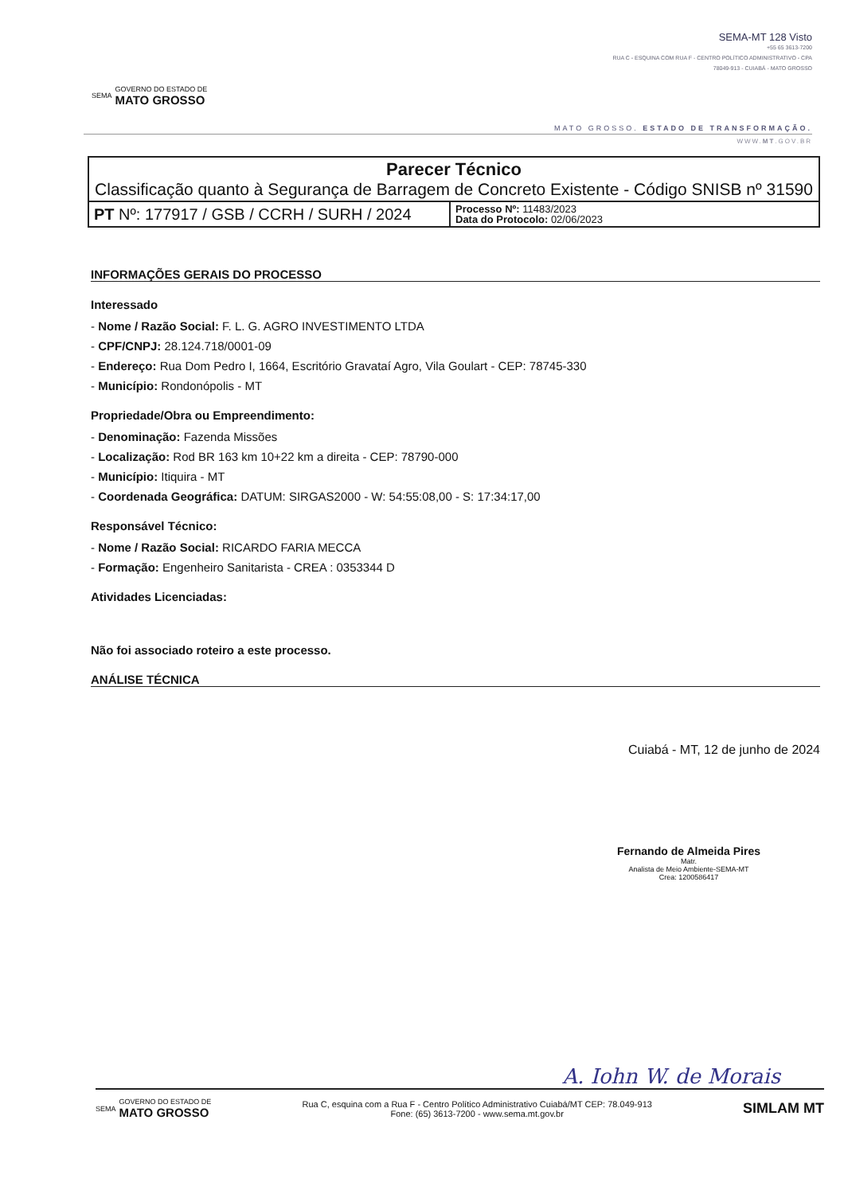SEMA GOVERNO DO ESTADO DE
MATO GROSSO
SEMA-MT 128 Visto
+55 65 3613-7200
RUA C - ESQUINA COM RUA F - CENTRO POLÍTICO ADMINISTRATIVO - CPA
78049-913 - CUIABÁ - MATO GROSSO
MATO GROSSO. ESTADO DE TRANSFORMAÇÃO.
WWW.MT.GOV.BR
| Parecer Técnico Classificação quanto à Segurança de Barragem de Concreto Existente - Código SNISB nº 31590 | |
| PT Nº: 177917 / GSB / CCRH / SURH / 2024 | Processo Nº: 11483/2023 Data do Protocolo: 02/06/2023 |
INFORMAÇÕES GERAIS DO PROCESSO
Interessado
- Nome / Razão Social: F. L. G. AGRO INVESTIMENTO LTDA
- CPF/CNPJ: 28.124.718/0001-09
- Endereço: Rua Dom Pedro I, 1664, Escritório Gravataí Agro, Vila Goulart - CEP: 78745-330
- Município: Rondonópolis - MT
Propriedade/Obra ou Empreendimento:
- Denominação: Fazenda Missões
- Localização: Rod BR 163 km 10+22 km a direita - CEP: 78790-000
- Município: Itiquira - MT
- Coordenada Geográfica: DATUM: SIRGAS2000 - W: 54:55:08,00 - S: 17:34:17,00
Responsável Técnico:
- Nome / Razão Social: RICARDO FARIA MECCA
- Formação: Engenheiro Sanitarista - CREA : 0353344 D
Atividades Licenciadas:
Não foi associado roteiro a este processo.
ANÁLISE TÉCNICA
Cuiabá - MT, 12 de junho de 2024
Fernando de Almeida Pires
Matr.
Analista de Meio Ambiente-SEMA-MT
Crea: 1200586417
A. Iohn W. de Morais
SEMA GOVERNO DO ESTADO DE
MATO GROSSO
Rua C, esquina com a Rua F - Centro Político Administrativo Cuiabá/MT CEP: 78.049-913
Fone: (65) 3613-7200 - www.sema.mt.gov.br
SIMLAM MT